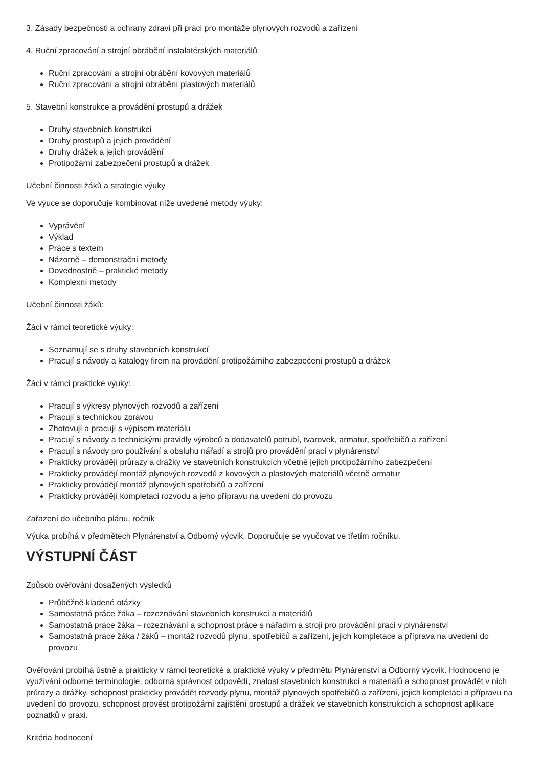3. Zásady bezpečnosti a ochrany zdraví při práci pro montáže plynových rozvodů a zařízení
4. Ruční zpracování a strojní obrábění instalatérských materiálů
Ruční zpracování a strojní obrábění kovových materiálů
Ruční zpracování a strojní obrábění plastových materiálů
5. Stavební konstrukce a provádění prostupů a drážek
Druhy stavebních konstrukcí
Druhy prostupů a jejich provádění
Druhy drážek a jejich provádění
Protipožární zabezpečení prostupů a drážek
Učební činnosti žáků a strategie výuky
Ve výuce se doporučuje kombinovat níže uvedené metody výuky:
Vyprávění
Výklad
Práce s textem
Názorně – demonstrační metody
Dovednostně – praktické metody
Komplexní metody
Učební činnosti žáků:
Žáci v rámci teoretické výuky:
Seznamují se s druhy stavebních konstrukcí
Pracují s návody a katalogy firem na provádění protipožárního zabezpečení prostupů a drážek
Žáci v rámci praktické výuky:
Pracují s výkresy plynových rozvodů a zařízení
Pracují s technickou zprávou
Zhotovují a pracují s výpisem materiálu
Pracují s návody a technickými pravidly výrobců a dodavatelů potrubí, tvarovek, armatur, spotřebičů a zařízení
Pracují s návody pro používání a obsluhu nářadí a strojů pro provádění prací v plynárenství
Prakticky provádějí průrazy a drážky ve stavebních konstrukcích včetně jejich protipožárního zabezpečení
Prakticky provádějí montáž plynových rozvodů z kovových a plastových materiálů včetně armatur
Prakticky provádějí montáž plynových spotřebičů a zařízení
Prakticky provádějí kompletaci rozvodu a jeho přípravu na uvedení do provozu
Zařazení do učebního plánu, ročník
Výuka probíhá v předmětech Plynárenství a Odborný výcvik. Doporučuje se vyučovat ve třetím ročníku.
VÝSTUPNÍ ČÁST
Způsob ověřování dosažených výsledků
Průběžně kladené otázky
Samostatná práce žáka – rozeznávání stavebních konstrukcí a materiálů
Samostatná práce žáka – rozeznávání a schopnost práce s nářadím a stroji pro provádění prací v plynárenství
Samostatná práce žáka / žáků – montáž rozvodů plynu, spotřebičů a zařízení, jejich kompletace a příprava na uvedení do provozu
Ověřování probíhá ústně a prakticky v rámci teoretické a praktické výuky v předmětu Plynárenství a Odborný výcvik. Hodnoceno je využívání odborné terminologie, odborná správnost odpovědí, znalost stavebních konstrukcí a materiálů a schopnost provádět v nich průrazy a drážky, schopnost prakticky provádět rozvody plynu, montáž plynových spotřebičů a zařízení, jejich kompletaci a přípravu na uvedení do provozu, schopnost provést protipožární zajištění prostupů a drážek ve stavebních konstrukcích a schopnost aplikace poznatků v praxi.
Kritéria hodnocení